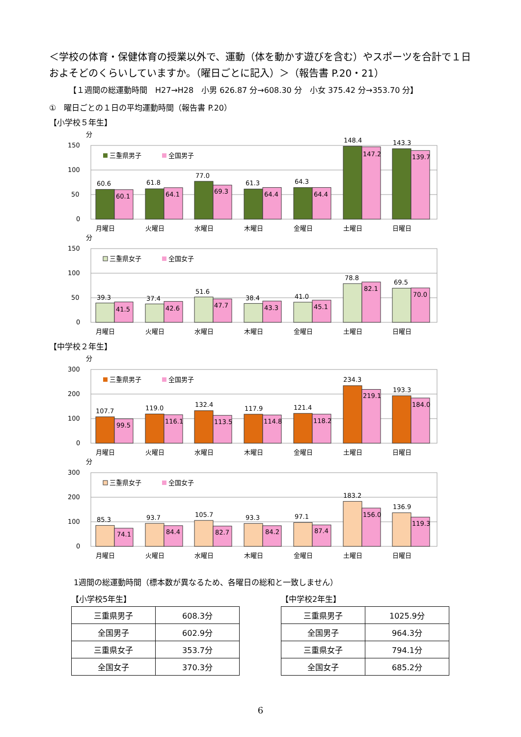＜学校の体育・保健体育の授業以外で、運動（体を動かす遊びを含む）やスポーツを合計で１日およそどのくらいしていますか。（曜日ごとに記入）＞（報告書 P.20・21）
【１週間の総運動時間　H27→H28　小男 626.87 分→608.30 分　小女 375.42 分→353.70 分】
①　曜日ごとの１日の平均運動時間（報告書 P.20）
【小学校５年生】
分
150
100
50
0
三重県男子
全国男子
60.6
60.1
61.8
64.1
77.0
69.3
61.3
64.4
64.3
64.4
148.4
147.2
143.3
139.7
月曜日
火曜日
水曜日
木曜日
金曜日
土曜日
日曜日
分
150
100
50
0
三重県女子
全国女子
39.3
41.5
37.4
42.6
51.6
47.7
38.4
43.3
41.0
45.1
78.8
82.1
69.5
70.0
月曜日
火曜日
水曜日
木曜日
金曜日
土曜日
日曜日
【中学校２年生】
分
300
200
100
0
三重県男子
全国男子
107.7
99.5
119.0
116.1
132.4
113.5
117.9
114.8
121.4
118.2
234.3
219.1
193.3
184.0
月曜日
火曜日
水曜日
木曜日
金曜日
土曜日
日曜日
分
300
200
100
0
三重県女子
全国女子
85.3
74.1
93.7
84.4
105.7
82.7
93.3
84.2
97.1
87.4
183.2
156.0
136.9
119.3
月曜日
火曜日
水曜日
木曜日
金曜日
土曜日
日曜日
1週間の総運動時間（標本数が異なるため、各曜日の総和と一致しません）
【小学校5年生】
| 三重県男子 | 608.3分 |
| 全国男子 | 602.9分 |
| 三重県女子 | 353.7分 |
| 全国女子 | 370.3分 |
【中学校2年生】
| 三重県男子 | 1025.9分 |
| 全国男子 | 964.3分 |
| 三重県女子 | 794.1分 |
| 全国女子 | 685.2分 |
6